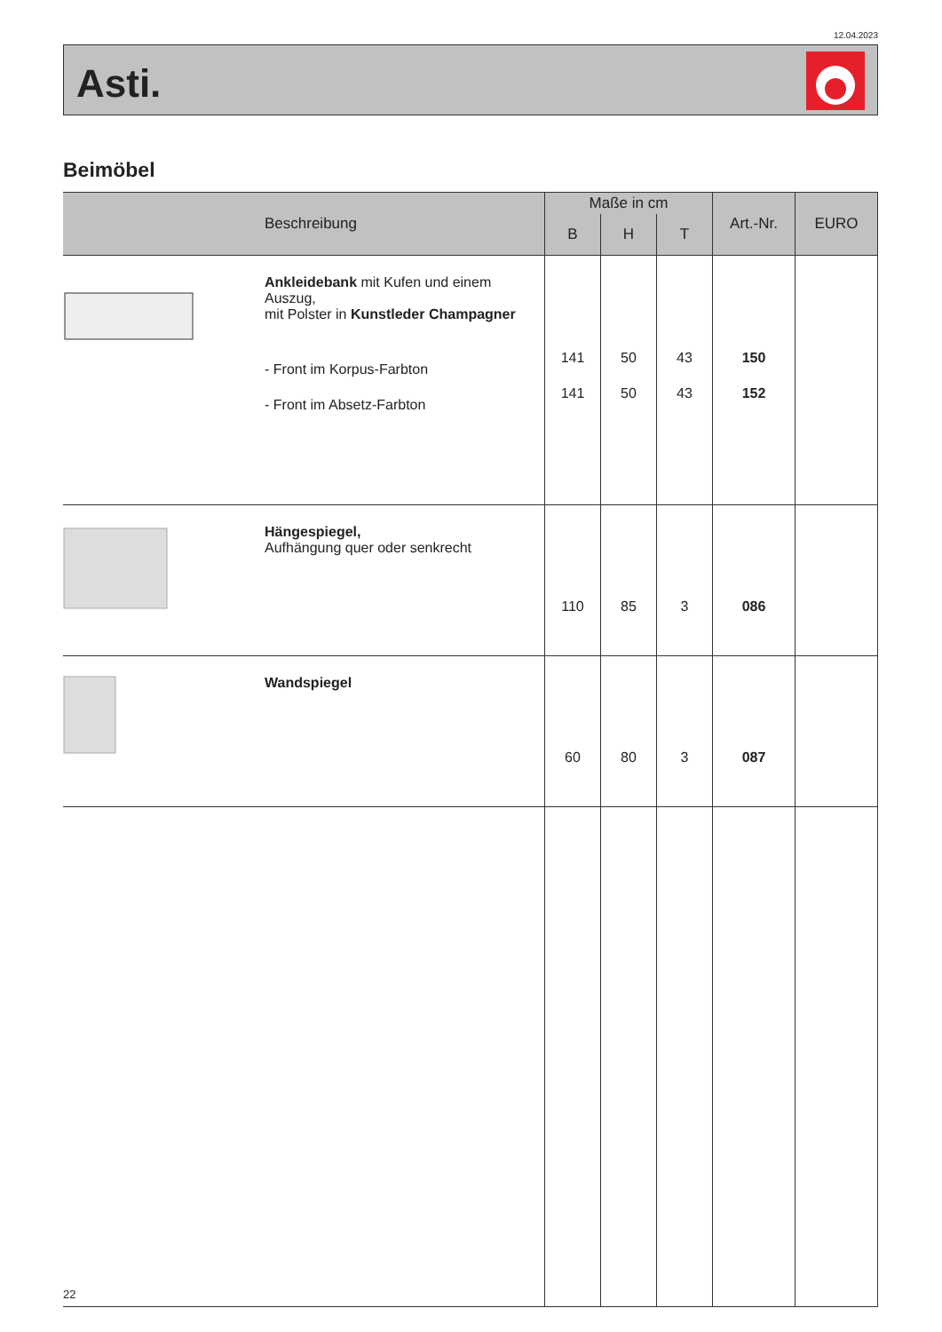12.04.2023
Asti.
Beimöbel
| Beschreibung | Maße in cm | | | Art.-Nr. | EURO |
| --- | --- | --- | --- | --- | --- |
| | B | H | T | | |
| Ankleidebank mit Kufen und einem Auszug, mit Polster in Kunstleder Champagner - Front im Korpus-Farbton - Front im Absetz-Farbton | 141 141 | 50 50 | 43 43 | 150 152 | |
| Hängespiegel, Aufhängung quer oder senkrecht | 110 | 85 | 3 | 086 | |
| Wandspiegel | 60 | 80 | 3 | 087 | |
22